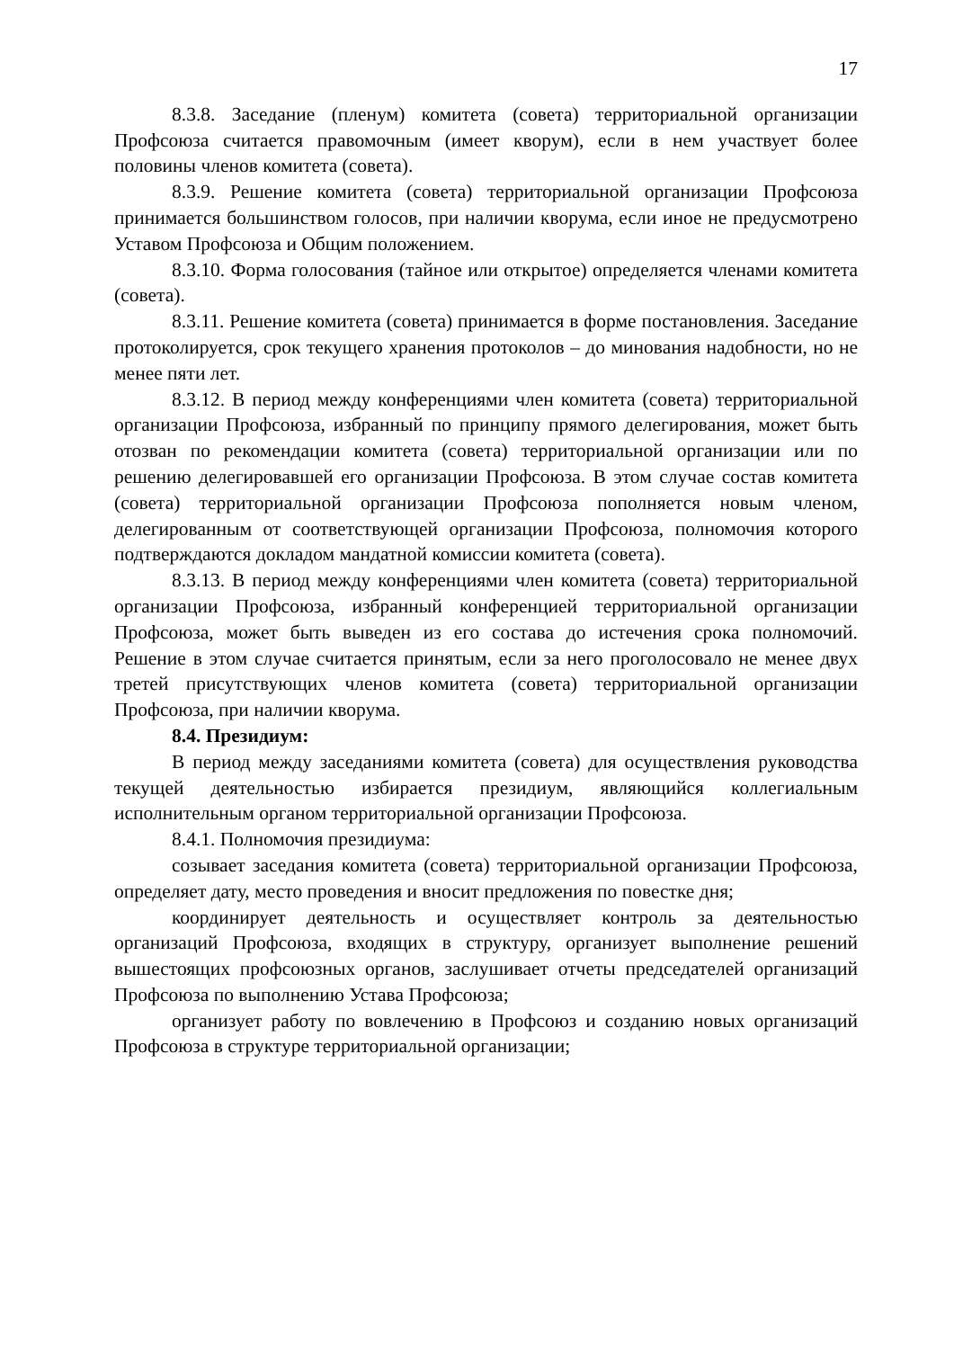17
8.3.8. Заседание (пленум) комитета (совета) территориальной организации Профсоюза считается правомочным (имеет кворум), если в нем участвует более половины членов комитета (совета).
8.3.9. Решение комитета (совета) территориальной организации Профсоюза принимается большинством голосов, при наличии кворума, если иное не предусмотрено Уставом Профсоюза и Общим положением.
8.3.10. Форма голосования (тайное или открытое) определяется членами комитета (совета).
8.3.11. Решение комитета (совета) принимается в форме постановления. Заседание протоколируется, срок текущего хранения протоколов – до минования надобности, но не менее пяти лет.
8.3.12. В период между конференциями член комитета (совета) территориальной организации Профсоюза, избранный по принципу прямого делегирования, может быть отозван по рекомендации комитета (совета) территориальной организации или по решению делегировавшей его организации Профсоюза. В этом случае состав комитета (совета) территориальной организации Профсоюза пополняется новым членом, делегированным от соответствующей организации Профсоюза, полномочия которого подтверждаются докладом мандатной комиссии комитета (совета).
8.3.13. В период между конференциями член комитета (совета) территориальной организации Профсоюза, избранный конференцией территориальной организации Профсоюза, может быть выведен из его состава до истечения срока полномочий. Решение в этом случае считается принятым, если за него проголосовало не менее двух третей присутствующих членов комитета (совета) территориальной организации Профсоюза, при наличии кворума.
8.4. Президиум:
В период между заседаниями комитета (совета) для осуществления руководства текущей деятельностью избирается президиум, являющийся коллегиальным исполнительным органом территориальной организации Профсоюза.
8.4.1. Полномочия президиума:
созывает заседания комитета (совета) территориальной организации Профсоюза, определяет дату, место проведения и вносит предложения по повестке дня;
координирует деятельность и осуществляет контроль за деятельностью организаций Профсоюза, входящих в структуру, организует выполнение решений вышестоящих профсоюзных органов, заслушивает отчеты председателей организаций Профсоюза по выполнению Устава Профсоюза;
организует работу по вовлечению в Профсоюз и созданию новых организаций Профсоюза в структуре территориальной организации;